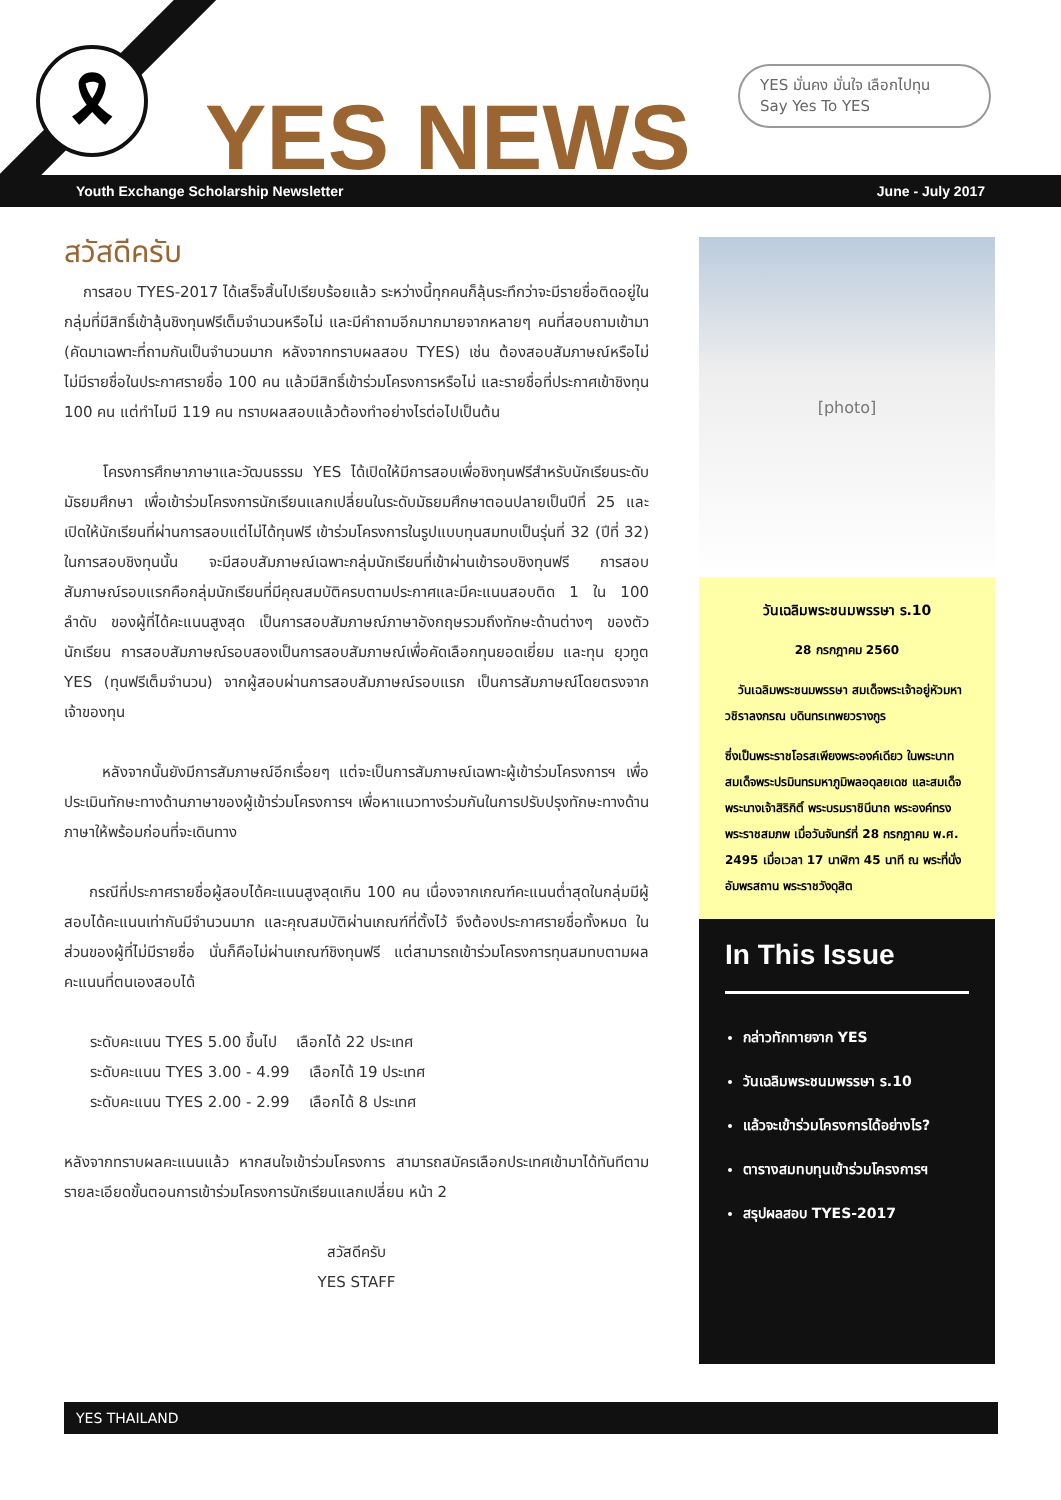🎗
YES NEWS
YES มั่นคง มั่นใจ เลือกไปทุน
Say Yes To YES
Youth Exchange Scholarship Newsletter June - July 2017
สวัสดีครับ
การสอบ TYES-2017 ได้เสร็จสิ้นไปเรียบร้อยแล้ว ระหว่างนี้ทุกคนก็ลุ้นระทึกว่าจะมีรายชื่อติดอยู่ในกลุ่มที่มีสิทธิ์เข้าลุ้นชิงทุนฟรีเต็มจำนวนหรือไม่ และมีคำถามอีกมากมายจากหลายๆ คนที่สอบถามเข้ามา (คัดมาเฉพาะที่ถามกันเป็นจำนวนมาก หลังจากทราบผลสอบ TYES) เช่น ต้องสอบสัมภาษณ์หรือไม่ ไม่มีรายชื่อในประกาศรายชื่อ 100 คน แล้วมีสิทธิ์เข้าร่วมโครงการหรือไม่ และรายชื่อที่ประกาศเข้าชิงทุน 100 คน แต่ทำไมมี 119 คน ทราบผลสอบแล้วต้องทำอย่างไรต่อไปเป็นต้น
โครงการศึกษาภาษาและวัฒนธรรม YES ได้เปิดให้มีการสอบเพื่อชิงทุนฟรีสำหรับนักเรียนระดับมัธยมศึกษา เพื่อเข้าร่วมโครงการนักเรียนแลกเปลี่ยนในระดับมัธยมศึกษาตอนปลายเป็นปีที่ 25 และเปิดให้นักเรียนที่ผ่านการสอบแต่ไม่ได้ทุนฟรี เข้าร่วมโครงการในรูปแบบทุนสมทบเป็นรุ่นที่ 32 (ปีที่ 32) ในการสอบชิงทุนนั้น จะมีสอบสัมภาษณ์เฉพาะกลุ่มนักเรียนที่เข้าผ่านเข้ารอบชิงทุนฟรี การสอบสัมภาษณ์รอบแรกคือกลุ่มนักเรียนที่มีคุณสมบัติครบตามประกาศและมีคะแนนสอบติด 1 ใน 100 ลำดับ ของผู้ที่ได้คะแนนสูงสุด เป็นการสอบสัมภาษณ์ภาษาอังกฤษรวมถึงทักษะด้านต่างๆ ของตัวนักเรียน การสอบสัมภาษณ์รอบสองเป็นการสอบสัมภาษณ์เพื่อคัดเลือกทุนยอดเยี่ยม และทุน ยุวทูต YES (ทุนฟรีเต็มจำนวน) จากผู้สอบผ่านการสอบสัมภาษณ์รอบแรก เป็นการสัมภาษณ์โดยตรงจากเจ้าของทุน
หลังจากนั้นยังมีการสัมภาษณ์อีกเรื่อยๆ แต่จะเป็นการสัมภาษณ์เฉพาะผู้เข้าร่วมโครงการฯ เพื่อประเมินทักษะทางด้านภาษาของผู้เข้าร่วมโครงการฯ เพื่อหาแนวทางร่วมกันในการปรับปรุงทักษะทางด้านภาษาให้พร้อมก่อนที่จะเดินทาง
กรณีที่ประกาศรายชื่อผู้สอบได้คะแนนสูงสุดเกิน 100 คน เนื่องจากเกณฑ์คะแนนต่ำสุดในกลุ่มมีผู้สอบได้คะแนนเท่ากันมีจำนวนมาก และคุณสมบัติผ่านเกณฑ์ที่ตั้งไว้ จึงต้องประกาศรายชื่อทั้งหมด ในส่วนของผู้ที่ไม่มีรายชื่อ นั่นก็คือไม่ผ่านเกณฑ์ชิงทุนฟรี แต่สามารถเข้าร่วมโครงการทุนสมทบตามผลคะแนนที่ตนเองสอบได้
ระดับคะแนน TYES 5.00 ขึ้นไป เลือกได้ 22 ประเทศ
ระดับคะแนน TYES 3.00 - 4.99 เลือกได้ 19 ประเทศ
ระดับคะแนน TYES 2.00 - 2.99 เลือกได้ 8 ประเทศ
หลังจากทราบผลคะแนนแล้ว หากสนใจเข้าร่วมโครงการ สามารถสมัครเลือกประเทศเข้ามาได้ทันทีตามรายละเอียดขั้นตอนการเข้าร่วมโครงการนักเรียนแลกเปลี่ยน หน้า 2
สวัสดีครับ
YES STAFF
[photo]
วันเฉลิมพระชนมพรรษา ร.10
28 กรกฎาคม 2560
วันเฉลิมพระชนมพรรษา สมเด็จพระเจ้าอยู่หัวมหาวชิราลงกรณ บดินทรเทพยวรางกูร
ซึ่งเป็นพระราชโอรสเพียงพระองค์เดียว ในพระบาทสมเด็จพระปรมินทรมหาภูมิพลอดุลยเดช และสมเด็จพระนางเจ้าสิริกิติ์ พระบรมราชินีนาถ พระองค์ทรงพระราชสมภพ เมื่อวันจันทร์ที่ 28 กรกฎาคม พ.ศ. 2495 เมื่อเวลา 17 นาฬิกา 45 นาที ณ พระที่นั่งอัมพรสถาน พระราชวังดุสิต
In This Issue
กล่าวทักทายจาก YES
วันเฉลิมพระชนมพรรษา ร.10
แล้วจะเข้าร่วมโครงการได้อย่างไร?
ตารางสมทบทุนเข้าร่วมโครงการฯ
สรุปผลสอบ TYES-2017
YES THAILAND